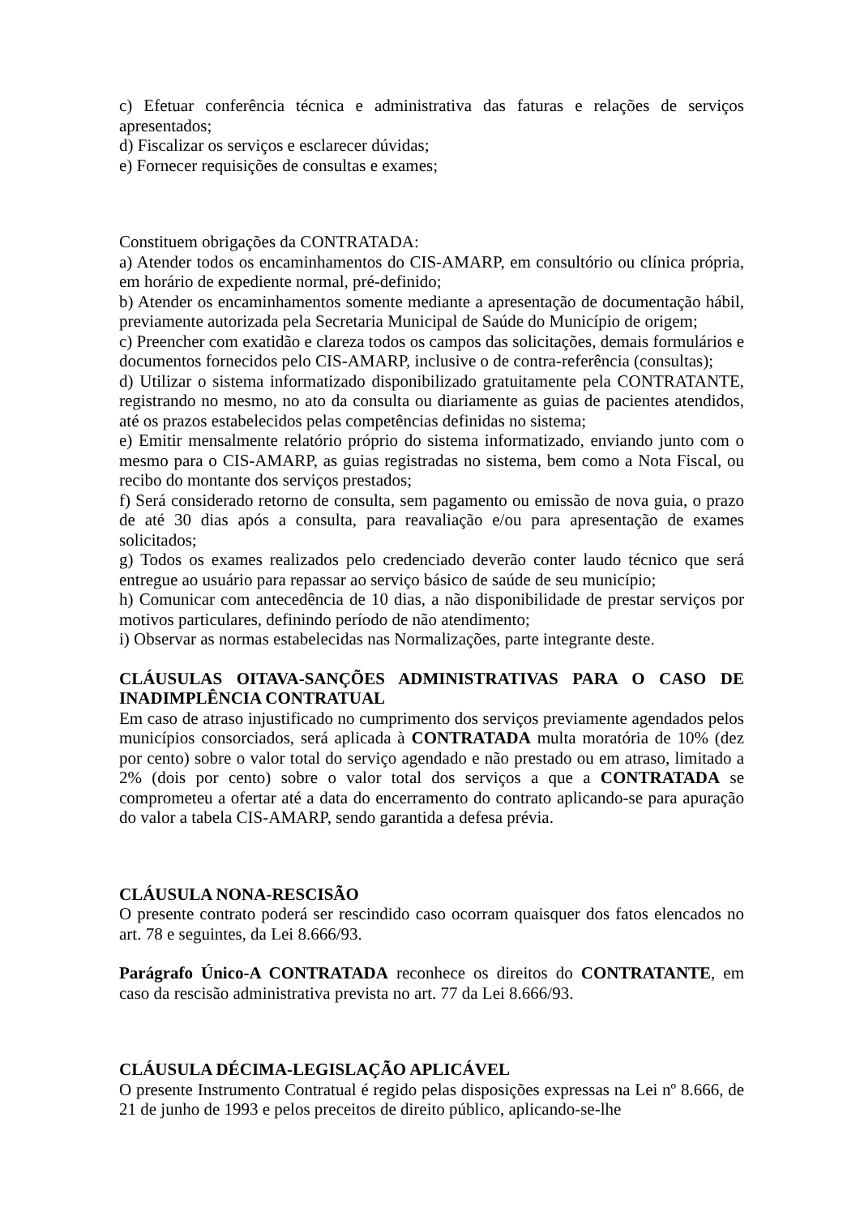c) Efetuar conferência técnica e administrativa das faturas e relações de serviços apresentados;
d) Fiscalizar os serviços e esclarecer dúvidas;
e) Fornecer requisições de consultas e exames;
Constituem obrigações da CONTRATADA:
a) Atender todos os encaminhamentos do CIS-AMARP, em consultório ou clínica própria, em horário de expediente normal, pré-definido;
b) Atender os encaminhamentos somente mediante a apresentação de documentação hábil, previamente autorizada pela Secretaria Municipal de Saúde do Município de origem;
c) Preencher com exatidão e clareza todos os campos das solicitações, demais formulários e documentos fornecidos pelo CIS-AMARP, inclusive o de contra-referência (consultas);
d) Utilizar o sistema informatizado disponibilizado gratuitamente pela CONTRATANTE, registrando no mesmo, no ato da consulta ou diariamente as guias de pacientes atendidos, até os prazos estabelecidos pelas competências definidas no sistema;
e) Emitir mensalmente relatório próprio do sistema informatizado, enviando junto com o mesmo para o CIS-AMARP, as guias registradas no sistema, bem como a Nota Fiscal, ou recibo do montante dos serviços prestados;
f) Será considerado retorno de consulta, sem pagamento ou emissão de nova guia, o prazo de até 30 dias após a consulta, para reavaliação e/ou para apresentação de exames solicitados;
g) Todos os exames realizados pelo credenciado deverão conter laudo técnico que será entregue ao usuário para repassar ao serviço básico de saúde de seu município;
h) Comunicar com antecedência de 10 dias, a não disponibilidade de prestar serviços por motivos particulares, definindo período de não atendimento;
i) Observar as normas estabelecidas nas Normalizações, parte integrante deste.
CLÁUSULAS OITAVA-SANÇÕES ADMINISTRATIVAS PARA O CASO DE INADIMPLÊNCIA CONTRATUAL
Em caso de atraso injustificado no cumprimento dos serviços previamente agendados pelos municípios consorciados, será aplicada à CONTRATADA multa moratória de 10% (dez por cento) sobre o valor total do serviço agendado e não prestado ou em atraso, limitado a 2% (dois por cento) sobre o valor total dos serviços a que a CONTRATADA se comprometeu a ofertar até a data do encerramento do contrato aplicando-se para apuração do valor a tabela CIS-AMARP, sendo garantida a defesa prévia.
CLÁUSULA NONA-RESCISÃO
O presente contrato poderá ser rescindido caso ocorram quaisquer dos fatos elencados no art. 78 e seguintes, da Lei 8.666/93.
Parágrafo Único-A CONTRATADA reconhece os direitos do CONTRATANTE, em caso da rescisão administrativa prevista no art. 77 da Lei 8.666/93.
CLÁUSULA DÉCIMA-LEGISLAÇÃO APLICÁVEL
O presente Instrumento Contratual é regido pelas disposições expressas na Lei nº 8.666, de 21 de junho de 1993 e pelos preceitos de direito público, aplicando-se-lhe